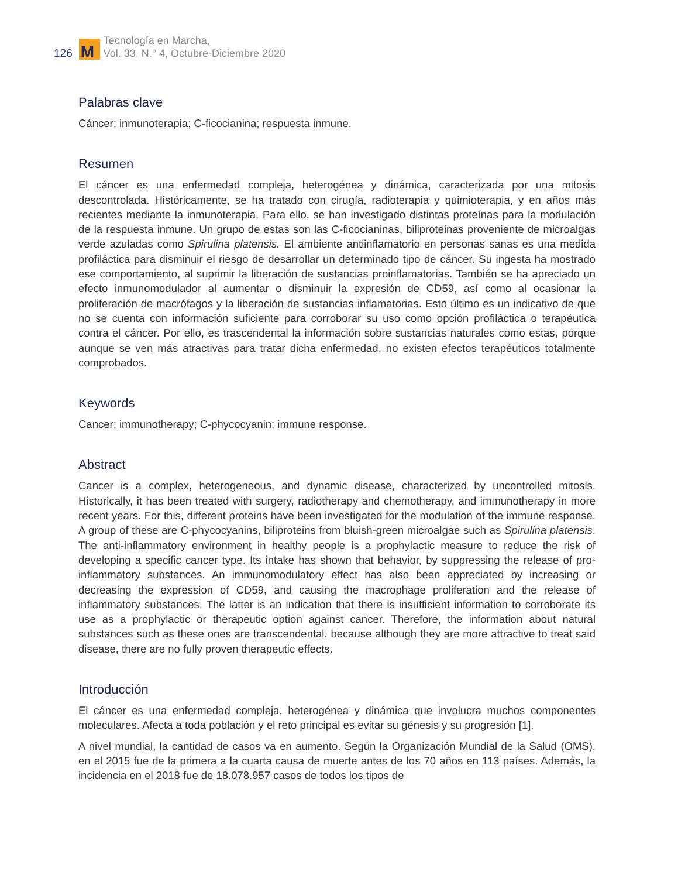126
M
Tecnología en Marcha,
Vol. 33, N.° 4, Octubre-Diciembre 2020
Palabras clave
Cáncer; inmunoterapia; C-ficocianina; respuesta inmune.
Resumen
El cáncer es una enfermedad compleja, heterogénea y dinámica, caracterizada por una mitosis descontrolada. Históricamente, se ha tratado con cirugía, radioterapia y quimioterapia, y en años más recientes mediante la inmunoterapia. Para ello, se han investigado distintas proteínas para la modulación de la respuesta inmune. Un grupo de estas son las C-ficocianinas, biliproteinas proveniente de microalgas verde azuladas como Spirulina platensis. El ambiente antiinflamatorio en personas sanas es una medida profiláctica para disminuir el riesgo de desarrollar un determinado tipo de cáncer. Su ingesta ha mostrado ese comportamiento, al suprimir la liberación de sustancias proinflamatorias. También se ha apreciado un efecto inmunomodulador al aumentar o disminuir la expresión de CD59, así como al ocasionar la proliferación de macrófagos y la liberación de sustancias inflamatorias. Esto último es un indicativo de que no se cuenta con información suficiente para corroborar su uso como opción profiláctica o terapéutica contra el cáncer. Por ello, es trascendental la información sobre sustancias naturales como estas, porque aunque se ven más atractivas para tratar dicha enfermedad, no existen efectos terapéuticos totalmente comprobados.
Keywords
Cancer; immunotherapy; C-phycocyanin; immune response.
Abstract
Cancer is a complex, heterogeneous, and dynamic disease, characterized by uncontrolled mitosis. Historically, it has been treated with surgery, radiotherapy and chemotherapy, and immunotherapy in more recent years. For this, different proteins have been investigated for the modulation of the immune response. A group of these are C-phycocyanins, biliproteins from bluish-green microalgae such as Spirulina platensis. The anti-inflammatory environment in healthy people is a prophylactic measure to reduce the risk of developing a specific cancer type. Its intake has shown that behavior, by suppressing the release of pro-inflammatory substances. An immunomodulatory effect has also been appreciated by increasing or decreasing the expression of CD59, and causing the macrophage proliferation and the release of inflammatory substances. The latter is an indication that there is insufficient information to corroborate its use as a prophylactic or therapeutic option against cancer. Therefore, the information about natural substances such as these ones are transcendental, because although they are more attractive to treat said disease, there are no fully proven therapeutic effects.
Introducción
El cáncer es una enfermedad compleja, heterogénea y dinámica que involucra muchos componentes moleculares. Afecta a toda población y el reto principal es evitar su génesis y su progresión [1].
A nivel mundial, la cantidad de casos va en aumento. Según la Organización Mundial de la Salud (OMS), en el 2015 fue de la primera a la cuarta causa de muerte antes de los 70 años en 113 países. Además, la incidencia en el 2018 fue de 18.078.957 casos de todos los tipos de